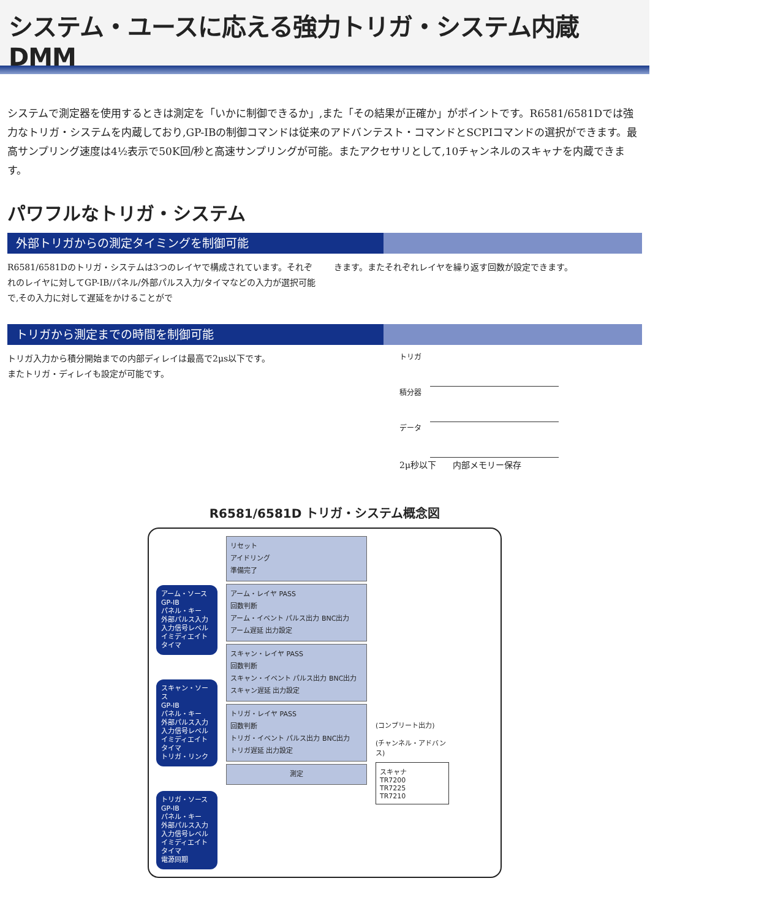システム・ユースに応える強力トリガ・システム内蔵DMM
システムで測定器を使用するときは測定を「いかに制御できるか」,また「その結果が正確か」がポイントです。R6581/6581Dでは強力なトリガ・システムを内蔵しており,GP-IBの制御コマンドは従来のアドバンテスト・コマンドとSCPIコマンドの選択ができます。最高サンプリング速度は4½表示で50K回/秒と高速サンプリングが可能。またアクセサリとして,10チャンネルのスキャナを内蔵できます。
パワフルなトリガ・システム
外部トリガからの測定タイミングを制御可能
R6581/6581Dのトリガ・システムは3つのレイヤで構成されています。それぞれのレイヤに対してGP-IB/パネル/外部パルス入力/タイマなどの入力が選択可能で,その入力に対して遅延をかけることがで
きます。またそれぞれレイヤを繰り返す回数が設定できます。
トリガから測定までの時間を制御可能
トリガ入力から積分開始までの内部ディレイは最高で2μs以下です。
またトリガ・ディレイも設定が可能です。
トリガ
積分器
データ
2μ秒以下 内部メモリー保存
R6581/6581D トリガ・システム概念図
アーム・ソース
GP-IB
パネル・キー
外部パルス入力
入力信号レベル
イミディエイト
タイマ
スキャン・ソース
GP-IB
パネル・キー
外部パルス入力
入力信号レベル
イミディエイト
タイマ
トリガ・リンク
トリガ・ソース
GP-IB
パネル・キー
外部パルス入力
入力信号レベル
イミディエイト
タイマ
電源同期
リセット
アイドリング
準備完了
アーム・レイヤ PASS
回数判断
アーム・イベント パルス出力 BNC出力
アーム遅延 出力設定
スキャン・レイヤ PASS
回数判断
スキャン・イベント パルス出力 BNC出力
スキャン遅延 出力設定
トリガ・レイヤ PASS
回数判断
トリガ・イベント パルス出力 BNC出力
トリガ遅延 出力設定
測定
(コンプリート出力)
(チャンネル・アドバンス)
スキャナ
TR7200
TR7225
TR7210